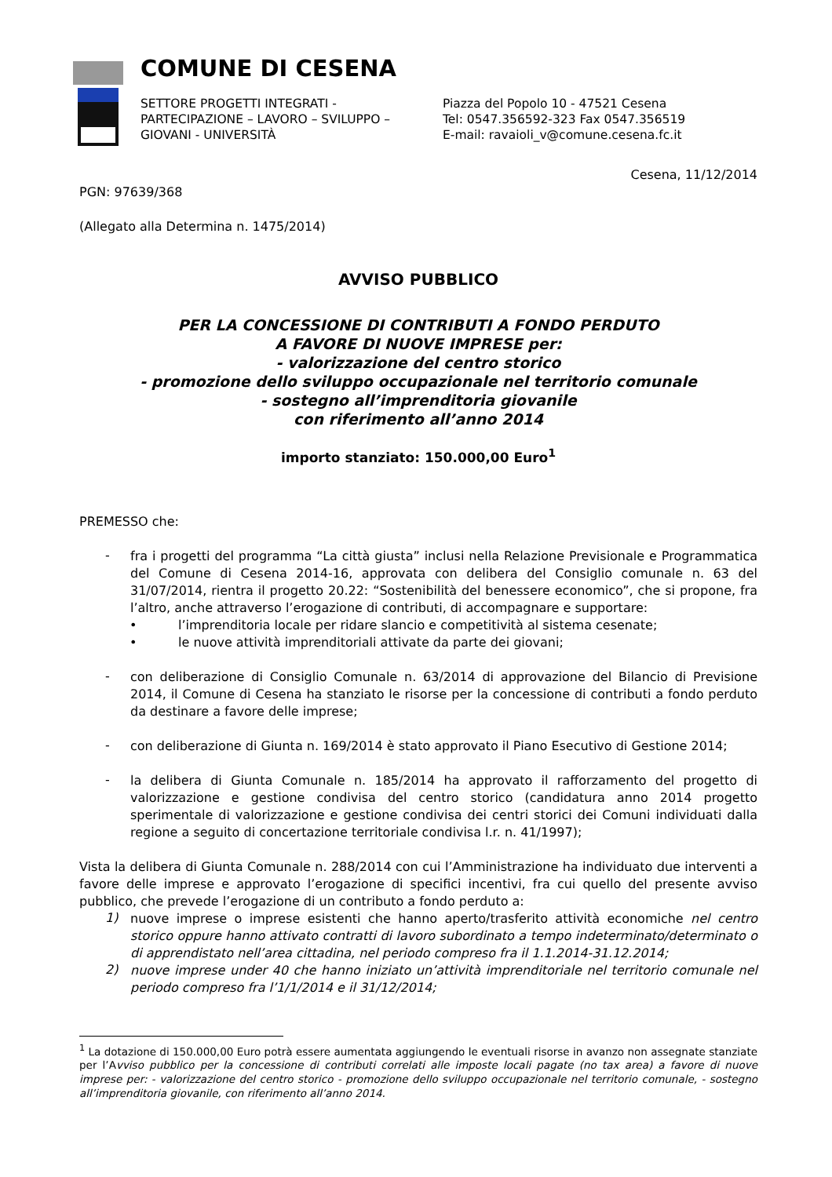COMUNE DI CESENA
SETTORE PROGETTI INTEGRATI -
PARTECIPAZIONE – LAVORO – SVILUPPO –
GIOVANI - UNIVERSITÀ
Piazza del Popolo 10 - 47521 Cesena
Tel: 0547.356592-323 Fax 0547.356519
E-mail: ravaioli_v@comune.cesena.fc.it
Cesena, 11/12/2014
PGN: 97639/368
(Allegato alla Determina n. 1475/2014)
AVVISO PUBBLICO
PER LA CONCESSIONE DI CONTRIBUTI A FONDO PERDUTO
A FAVORE DI NUOVE IMPRESE per:
- valorizzazione del centro storico
- promozione dello sviluppo occupazionale nel territorio comunale
- sostegno all’imprenditoria giovanile
con riferimento all’anno 2014
importo stanziato: 150.000,00 Euro<sup>1</sup>
PREMESSO che:
-
fra i progetti del programma “La città giusta” inclusi nella Relazione Previsionale e Programmatica del Comune di Cesena 2014-16, approvata con delibera del Consiglio comunale n. 63 del 31/07/2014, rientra il progetto 20.22: “Sostenibilità del benessere economico”, che si propone, fra l’altro, anche attraverso l’erogazione di contributi, di accompagnare e supportare:
• l’imprenditoria locale per ridare slancio e competitività al sistema cesenate;
• le nuove attività imprenditoriali attivate da parte dei giovani;
-
con deliberazione di Consiglio Comunale n. 63/2014 di approvazione del Bilancio di Previsione 2014, il Comune di Cesena ha stanziato le risorse per la concessione di contributi a fondo perduto da destinare a favore delle imprese;
-
con deliberazione di Giunta n. 169/2014 è stato approvato il Piano Esecutivo di Gestione 2014;
-
la delibera di Giunta Comunale n. 185/2014 ha approvato il rafforzamento del progetto di valorizzazione e gestione condivisa del centro storico (candidatura anno 2014 progetto sperimentale di valorizzazione e gestione condivisa dei centri storici dei Comuni individuati dalla regione a seguito di concertazione territoriale condivisa l.r. n. 41/1997);
Vista la delibera di Giunta Comunale n. 288/2014 con cui l’Amministrazione ha individuato due interventi a favore delle imprese e approvato l’erogazione di specifici incentivi, fra cui quello del presente avviso pubblico, che prevede l’erogazione di un contributo a fondo perduto a:
1)
nuove imprese o imprese esistenti che hanno aperto/trasferito attività economiche nel centro storico oppure hanno attivato contratti di lavoro subordinato a tempo indeterminato/determinato o di apprendistato nell’area cittadina, nel periodo compreso fra il 1.1.2014-31.12.2014;
2)
nuove imprese under 40 che hanno iniziato un’attività imprenditoriale nel territorio comunale nel periodo compreso fra l’1/1/2014 e il 31/12/2014;
<sup>1</sup> La dotazione di 150.000,00 Euro potrà essere aumentata aggiungendo le eventuali risorse in avanzo non assegnate stanziate per l’Avviso pubblico per la concessione di contributi correlati alle imposte locali pagate (no tax area) a favore di nuove imprese per: - valorizzazione del centro storico - promozione dello sviluppo occupazionale nel territorio comunale, - sostegno all’imprenditoria giovanile, con riferimento all’anno 2014.